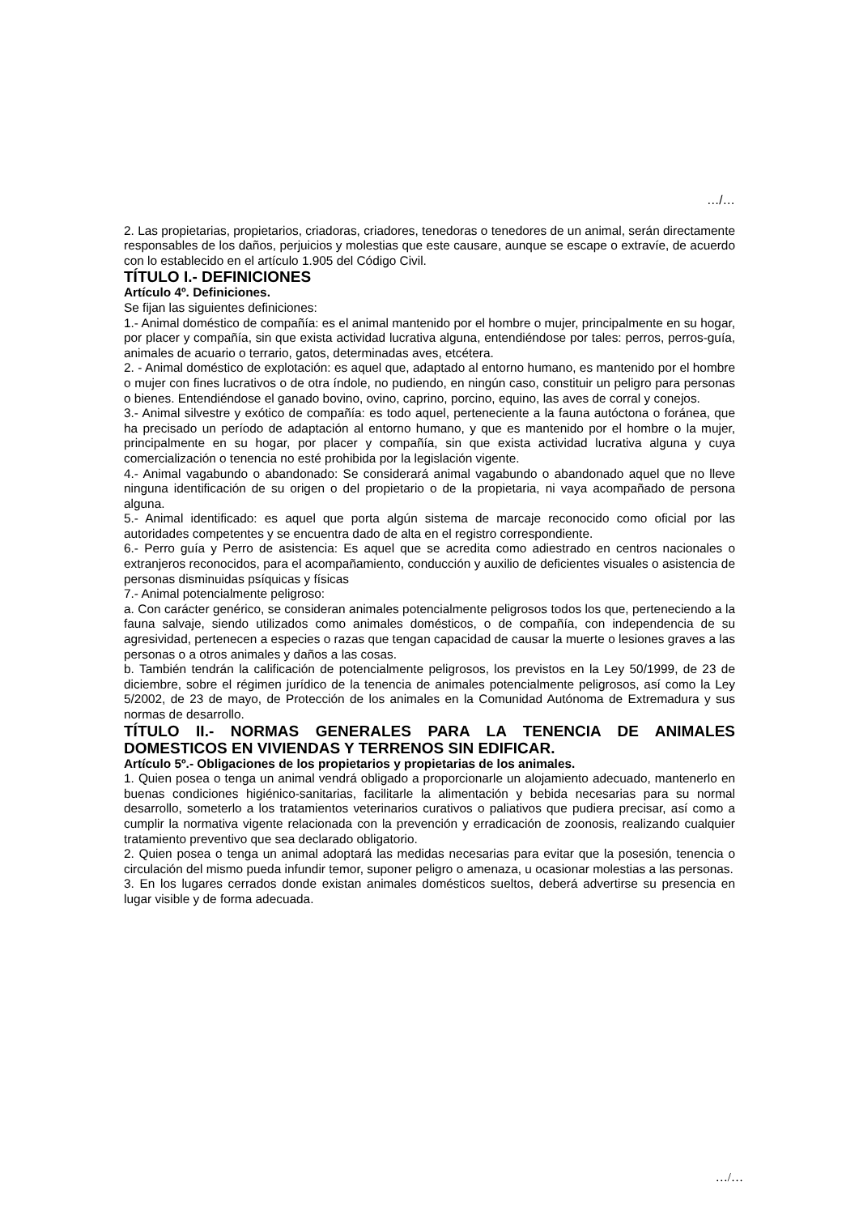…/…
2. Las propietarias, propietarios, criadoras, criadores, tenedoras o tenedores de un animal, serán directamente responsables de los daños, perjuicios y molestias que este causare, aunque se escape o extravíe, de acuerdo con lo establecido en el artículo 1.905 del Código Civil.
TÍTULO I.- DEFINICIONES
Artículo 4º. Definiciones.
Se fijan las siguientes definiciones:
1.- Animal doméstico de compañía: es el animal mantenido por el hombre o mujer, principalmente en su hogar, por placer y compañía, sin que exista actividad lucrativa alguna, entendiéndose por tales: perros, perros-guía, animales de acuario o terrario, gatos, determinadas aves, etcétera.
2. - Animal doméstico de explotación: es aquel que, adaptado al entorno humano, es mantenido por el hombre o mujer con fines lucrativos o de otra índole, no pudiendo, en ningún caso, constituir un peligro para personas o bienes. Entendiéndose el ganado bovino, ovino, caprino, porcino, equino, las aves de corral y conejos.
3.- Animal silvestre y exótico de compañía: es todo aquel, perteneciente a la fauna autóctona o foránea, que ha precisado un período de adaptación al entorno humano, y que es mantenido por el hombre o la mujer, principalmente en su hogar, por placer y compañía, sin que exista actividad lucrativa alguna y cuya comercialización o tenencia no esté prohibida por la legislación vigente.
4.- Animal vagabundo o abandonado: Se considerará animal vagabundo o abandonado aquel que no lleve ninguna identificación de su origen o del propietario o de la propietaria, ni vaya acompañado de persona alguna.
5.- Animal identificado: es aquel que porta algún sistema de marcaje reconocido como oficial por las autoridades competentes y se encuentra dado de alta en el registro correspondiente.
6.- Perro guía y Perro de asistencia: Es aquel que se acredita como adiestrado en centros nacionales o extranjeros reconocidos, para el acompañamiento, conducción y auxilio de deficientes visuales o asistencia de personas disminuidas psíquicas y físicas
7.- Animal potencialmente peligroso:
a. Con carácter genérico, se consideran animales potencialmente peligrosos todos los que, perteneciendo a la fauna salvaje, siendo utilizados como animales domésticos, o de compañía, con independencia de su agresividad, pertenecen a especies o razas que tengan capacidad de causar la muerte o lesiones graves a las personas o a otros animales y daños a las cosas.
b. También tendrán la calificación de potencialmente peligrosos, los previstos en la Ley 50/1999, de 23 de diciembre, sobre el régimen jurídico de la tenencia de animales potencialmente peligrosos, así como la Ley 5/2002, de 23 de mayo, de Protección de los animales en la Comunidad Autónoma de Extremadura y sus normas de desarrollo.
TÍTULO II.- NORMAS GENERALES PARA LA TENENCIA DE ANIMALES DOMESTICOS EN VIVIENDAS Y TERRENOS SIN EDIFICAR.
Artículo 5º.- Obligaciones de los propietarios y propietarias de los animales.
1. Quien posea o tenga un animal vendrá obligado a proporcionarle un alojamiento adecuado, mantenerlo en buenas condiciones higiénico-sanitarias, facilitarle la alimentación y bebida necesarias para su normal desarrollo, someterlo a los tratamientos veterinarios curativos o paliativos que pudiera precisar, así como a cumplir la normativa vigente relacionada con la prevención y erradicación de zoonosis, realizando cualquier tratamiento preventivo que sea declarado obligatorio.
2. Quien posea o tenga un animal adoptará las medidas necesarias para evitar que la posesión, tenencia o circulación del mismo pueda infundir temor, suponer peligro o amenaza, u ocasionar molestias a las personas.
3. En los lugares cerrados donde existan animales domésticos sueltos, deberá advertirse su presencia en lugar visible y de forma adecuada.
…/…